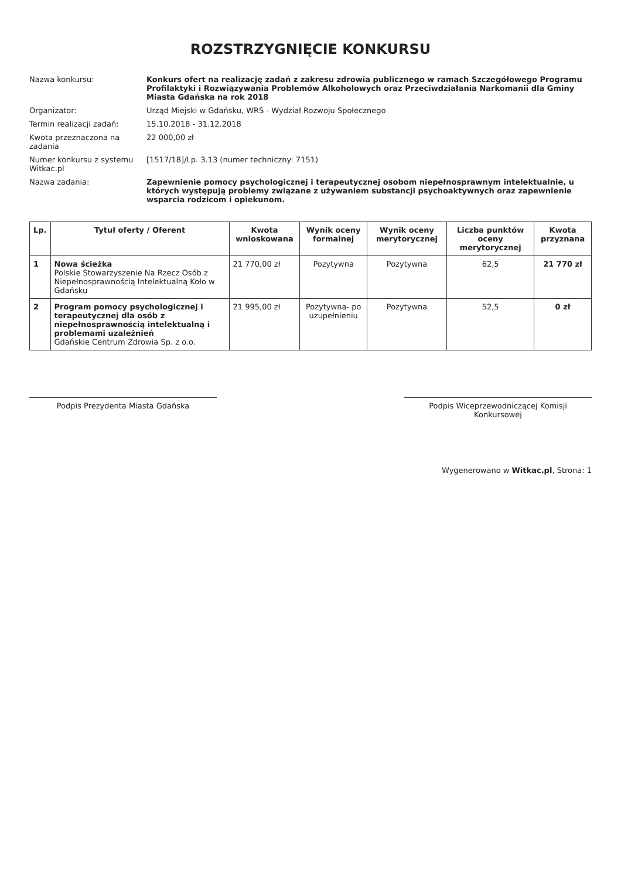ROZSTRZYGNIĘCIE KONKURSU
Nazwa konkursu:
Konkurs ofert na realizację zadań z zakresu zdrowia publicznego w ramach Szczegółowego Programu Profilaktyki i Rozwiązywania Problemów Alkoholowych oraz Przeciwdziałania Narkomanii dla Gminy Miasta Gdańska na rok 2018
Organizator:
Urząd Miejski w Gdańsku, WRS - Wydział Rozwoju Społecznego
Termin realizacji zadań:
15.10.2018 - 31.12.2018
Kwota przeznaczona na zadania
22 000,00 zł
Numer konkursu z systemu Witkac.pl
[1517/18]/Lp. 3.13 (numer techniczny: 7151)
Nazwa zadania:
Zapewnienie pomocy psychologicznej i terapeutycznej osobom niepełnosprawnym intelektualnie, u których występują problemy związane z używaniem substancji psychoaktywnych oraz zapewnienie wsparcia rodzicom i opiekunom.
| Lp. | Tytuł oferty / Oferent | Kwota wnioskowana | Wynik oceny formalnej | Wynik oceny merytorycznej | Liczba punktów oceny merytorycznej | Kwota przyznana |
| --- | --- | --- | --- | --- | --- | --- |
| 1 | Nowa ścieżka Polskie Stowarzyszenie Na Rzecz Osób z Niepełnosprawnością Intelektualną Koło w Gdańsku | 21 770,00 zł | Pozytywna | Pozytywna | 62,5 | 21 770 zł |
| 2 | Program pomocy psychologicznej i terapeutycznej dla osób z niepełnosprawnością intelektualną i problemami uzależnień Gdańskie Centrum Zdrowia Sp. z o.o. | 21 995,00 zł | Pozytywna- po uzupełnieniu | Pozytywna | 52,5 | 0 zł |
Podpis Prezydenta Miasta Gdańska Podpis Wiceprzewodniczącej Komisji Konkursowej
Wygenerowano w Witkac.pl, Strona: 1